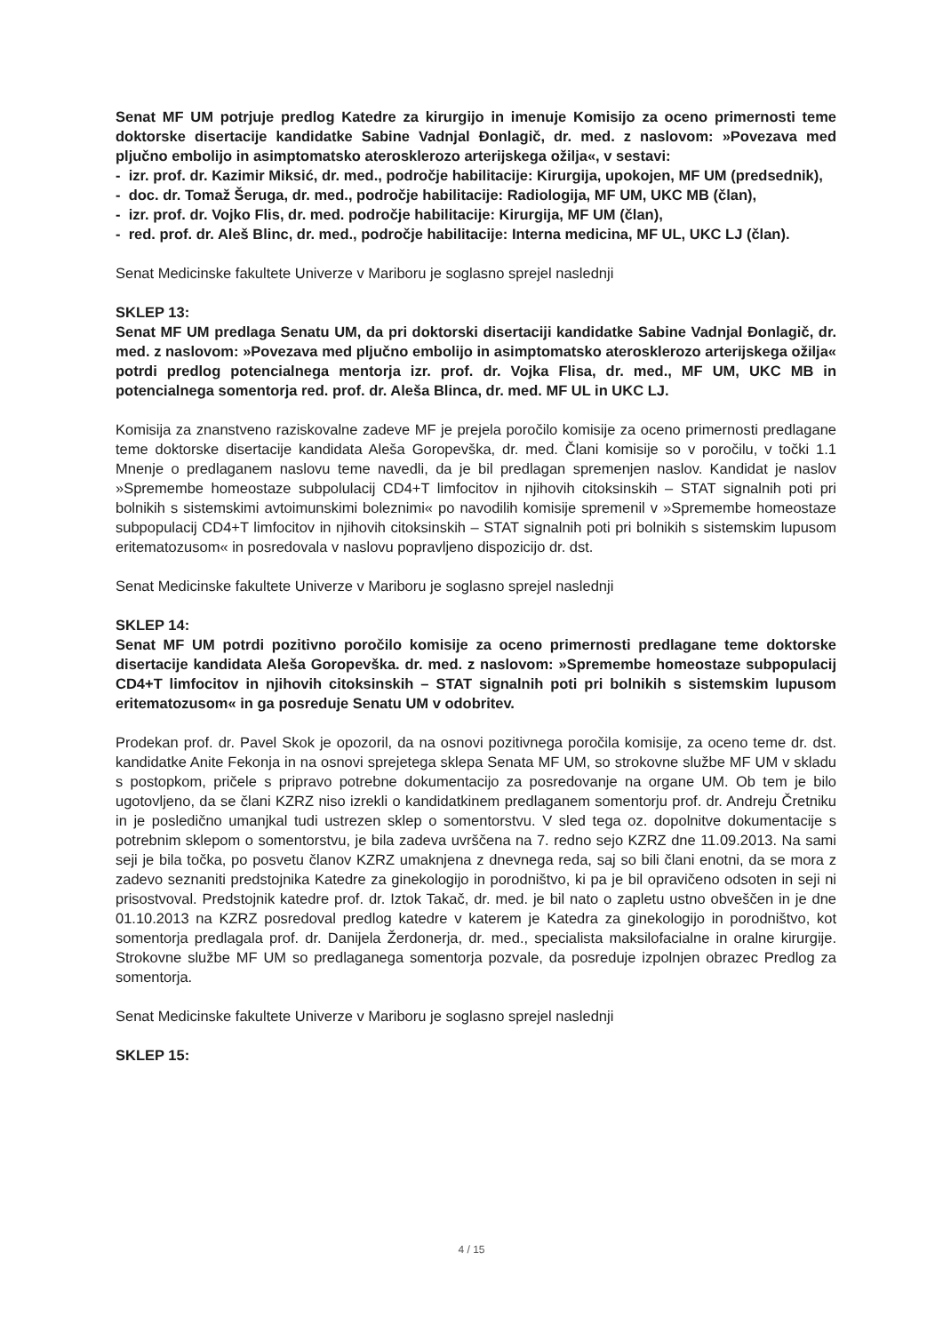Senat MF UM potrjuje predlog Katedre za kirurgijo in imenuje Komisijo za oceno primernosti teme doktorske disertacije kandidatke Sabine Vadnjal Đonlagič, dr. med. z naslovom: »Povezava med pljučno embolijo in asimptomatsko aterosklerozo arterijskega ožilja«, v sestavi:
- izr. prof. dr. Kazimir Miksić, dr. med., področje habilitacije: Kirurgija, upokojen, MF UM (predsednik),
- doc. dr. Tomaž Šeruga, dr. med., področje habilitacije: Radiologija, MF UM, UKC MB (član),
- izr. prof. dr. Vojko Flis, dr. med. področje habilitacije: Kirurgija, MF UM (član),
- red. prof. dr. Aleš Blinc, dr. med., področje habilitacije: Interna medicina, MF UL, UKC LJ (član).
Senat Medicinske fakultete Univerze v Mariboru je soglasno sprejel naslednji
SKLEP 13:
Senat MF UM predlaga Senatu UM, da pri doktorski disertaciji kandidatke Sabine Vadnjal Đonlagič, dr. med. z naslovom: »Povezava med pljučno embolijo in asimptomatsko aterosklerozo arterijskega ožilja« potrdi predlog potencialnega mentorja izr. prof. dr. Vojka Flisa, dr. med., MF UM, UKC MB in potencialnega somentorja red. prof. dr. Aleša Blinca, dr. med. MF UL in UKC LJ.
Komisija za znanstveno raziskovalne zadeve MF je prejela poročilo komisije za oceno primernosti predlagane teme doktorske disertacije kandidata Aleša Goropevška, dr. med. Člani komisije so v poročilu, v točki 1.1 Mnenje o predlaganem naslovu teme navedli, da je bil predlagan spremenjen naslov. Kandidat je naslov »Spremembe homeostaze subpolulacij CD4+T limfocitov in njihovih citoksinskih – STAT signalnih poti pri bolnikih s sistemskimi avtoimunskimi boleznimi« po navodilih komisije spremenil v »Spremembe homeostaze subpopulacij CD4+T limfocitov in njihovih citoksinskih – STAT signalnih poti pri bolnikih s sistemskim lupusom eritematozusom« in posredovala v naslovu popravljeno dispozicijo dr. dst.
Senat Medicinske fakultete Univerze v Mariboru je soglasno sprejel naslednji
SKLEP 14:
Senat MF UM potrdi pozitivno poročilo komisije za oceno primernosti predlagane teme doktorske disertacije kandidata Aleša Goropevška. dr. med. z naslovom: »Spremembe homeostaze subpopulacij CD4+T limfocitov in njihovih citoksinskih – STAT signalnih poti pri bolnikih s sistemskim lupusom eritematozusom« in ga posreduje Senatu UM v odobritev.
Prodekan prof. dr. Pavel Skok je opozoril, da na osnovi pozitivnega poročila komisije, za oceno teme dr. dst. kandidatke Anite Fekonja in na osnovi sprejetega sklepa Senata MF UM, so strokovne službe MF UM v skladu s postopkom, pričele s pripravo potrebne dokumentacijo za posredovanje na organe UM. Ob tem je bilo ugotovljeno, da se člani KZRZ niso izrekli o kandidatkinem predlaganem somentorju prof. dr. Andreju Čretniku in je posledično umanjkal tudi ustrezen sklep o somentorstvu. V sled tega oz. dopolnitve dokumentacije s potrebnim sklepom o somentorstvu, je bila zadeva uvrščena na 7. redno sejo KZRZ dne 11.09.2013. Na sami seji je bila točka, po posvetu članov KZRZ umaknjena z dnevnega reda, saj so bili člani enotni, da se mora z zadevo seznaniti predstojnika Katedre za ginekologijo in porodništvo, ki pa je bil opravičeno odsoten in seji ni prisostvoval. Predstojnik katedre prof. dr. Iztok Takač, dr. med. je bil nato o zapletu ustno obveščen in je dne 01.10.2013 na KZRZ posredoval predlog katedre v katerem je Katedra za ginekologijo in porodništvo, kot somentorja predlagala prof. dr. Danijela Žerdonerja, dr. med., specialista maksilofacialne in oralne kirurgije. Strokovne službe MF UM so predlaganega somentorja pozvale, da posreduje izpolnjen obrazec Predlog za somentorja.
Senat Medicinske fakultete Univerze v Mariboru je soglasno sprejel naslednji
SKLEP 15:
4 / 15